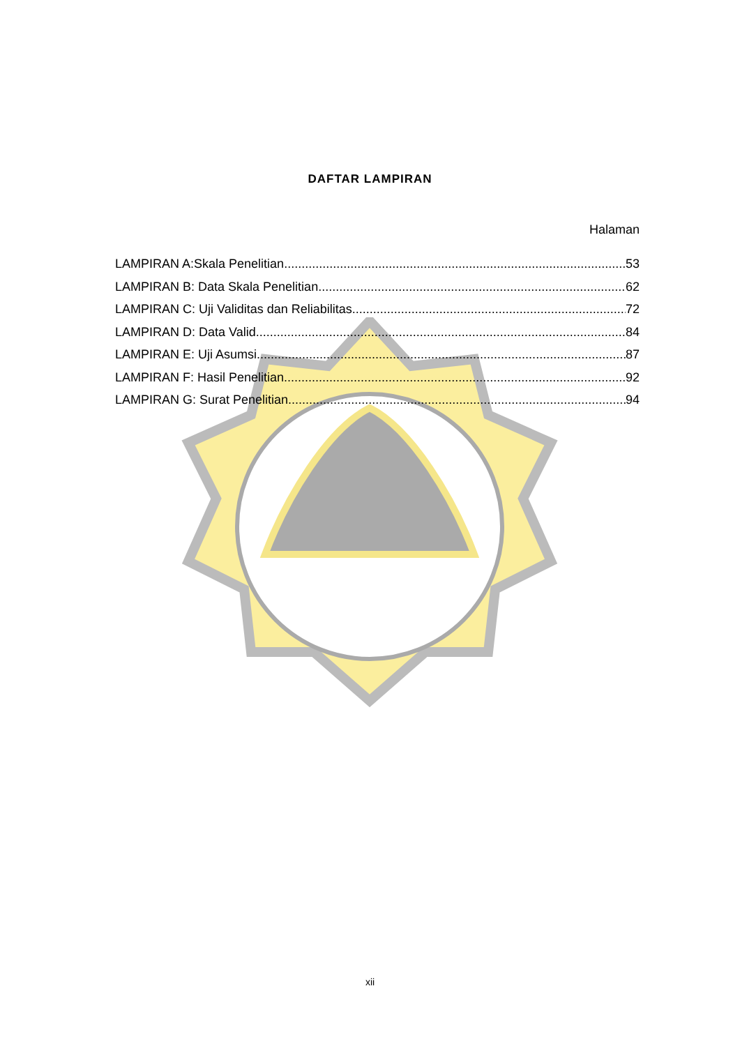DAFTAR LAMPIRAN
Halaman
LAMPIRAN A:Skala Penelitian 53
LAMPIRAN B: Data Skala Penelitian 62
LAMPIRAN C: Uji Validitas dan Reliabilitas 72
LAMPIRAN D: Data Valid 84
LAMPIRAN E: Uji Asumsi 87
LAMPIRAN F: Hasil Penelitian 92
LAMPIRAN G: Surat Penelitian 94
xii